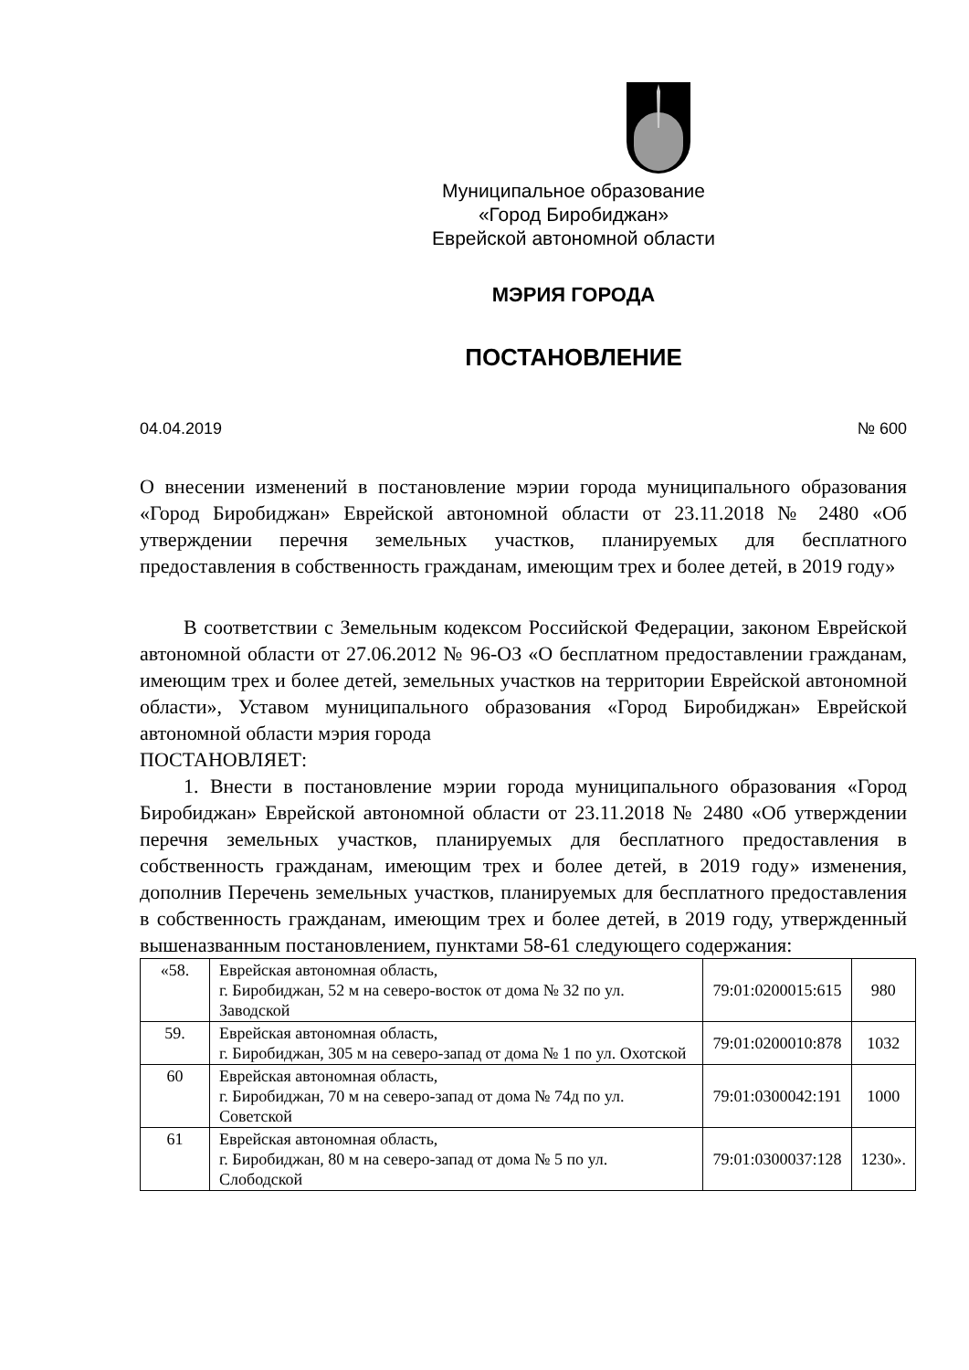Муниципальное образование
«Город Биробиджан»
Еврейской автономной области
МЭРИЯ ГОРОДА
ПОСТАНОВЛЕНИЕ
04.04.2019 № 600
О внесении изменений в постановление мэрии города муниципального образования «Город Биробиджан» Еврейской автономной области от 23.11.2018 № 2480 «Об утверждении перечня земельных участков, планируемых для бесплатного предоставления в собственность гражданам, имеющим трех и более детей, в 2019 году»
В соответствии с Земельным кодексом Российской Федерации, законом Еврейской автономной области от 27.06.2012 № 96-ОЗ «О бесплатном предоставлении гражданам, имеющим трех и более детей, земельных участков на территории Еврейской автономной области», Уставом муниципального образования «Город Биробиджан» Еврейской автономной области мэрия города
ПОСТАНОВЛЯЕТ:
1. Внести в постановление мэрии города муниципального образования «Город Биробиджан» Еврейской автономной области от 23.11.2018 № 2480 «Об утверждении перечня земельных участков, планируемых для бесплатного предоставления в собственность гражданам, имеющим трех и более детей, в 2019 году» изменения, дополнив Перечень земельных участков, планируемых для бесплатного предоставления в собственность гражданам, имеющим трех и более детей, в 2019 году, утвержденный вышеназванным постановлением, пунктами 58-61 следующего содержания:
| «58. | Еврейская автономная область, г. Биробиджан, 52 м на северо-восток от дома № 32 по ул. Заводской | 79:01:0200015:615 | 980 |
| 59. | Еврейская автономная область, г. Биробиджан, 305 м на северо-запад от дома № 1 по ул. Охотской | 79:01:0200010:878 | 1032 |
| 60 | Еврейская автономная область, г. Биробиджан, 70 м на северо-запад от дома № 74д по ул. Советской | 79:01:0300042:191 | 1000 |
| 61 | Еврейская автономная область, г. Биробиджан, 80 м на северо-запад от дома № 5 по ул. Слободской | 79:01:0300037:128 | 1230». |